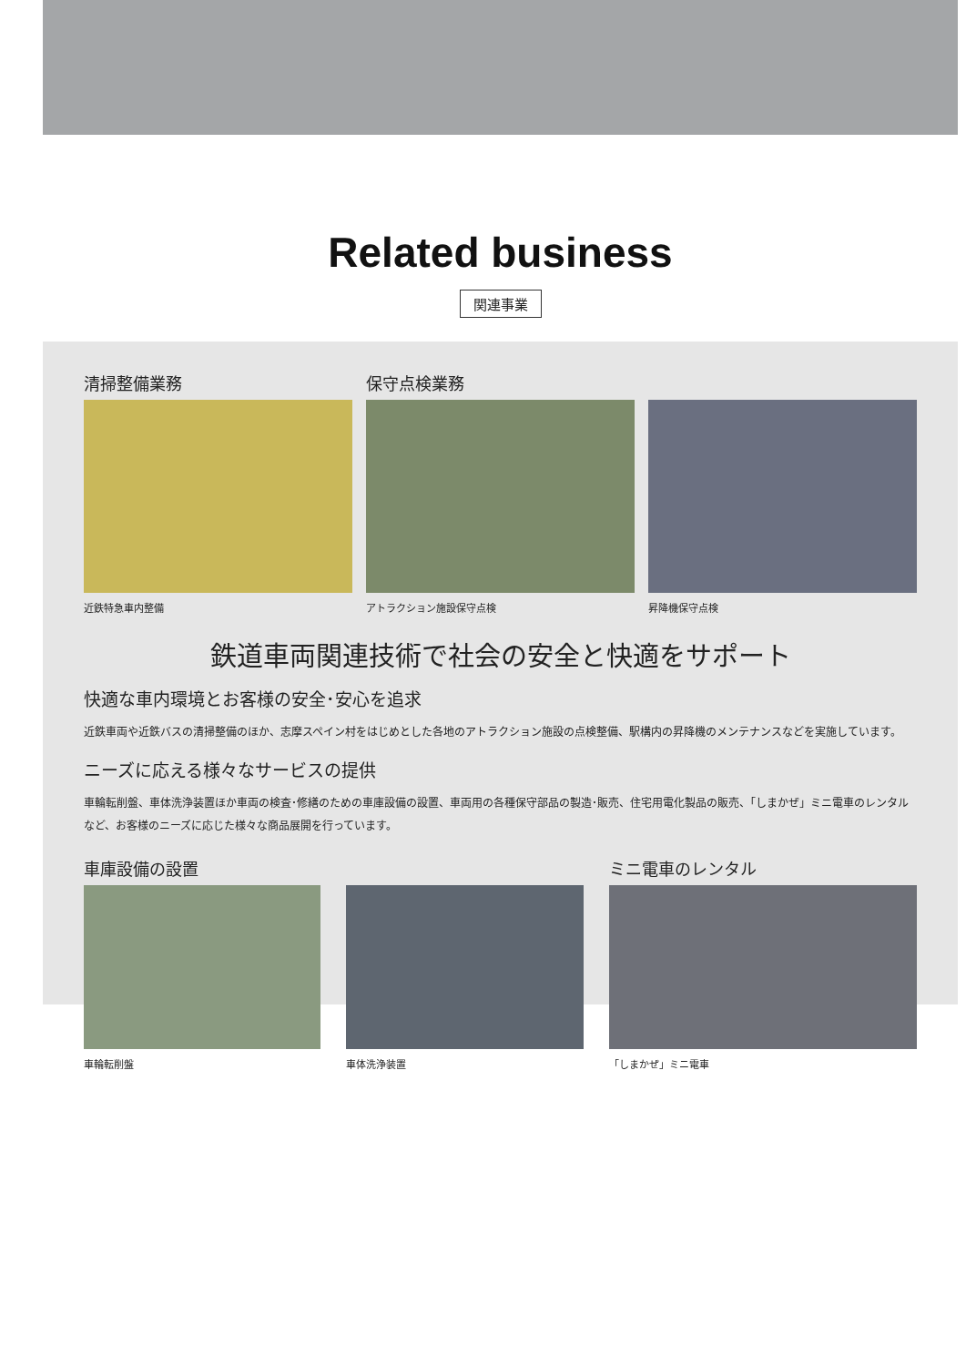Related business
関連事業
清掃整備業務
近鉄特急車内整備
保守点検業務
アトラクション施設保守点検
昇降機保守点検
鉄道車両関連技術で社会の安全と快適をサポート
快適な車内環境とお客様の安全･安心を追求
近鉄車両や近鉄バスの清掃整備のほか、志摩スペイン村をはじめとした各地のアトラクション施設の点検整備、駅構内の昇降機のメンテナンスなどを実施しています。
ニーズに応える様々なサービスの提供
車輪転削盤、車体洗浄装置ほか車両の検査･修繕のための車庫設備の設置、車両用の各種保守部品の製造･販売、住宅用電化製品の販売、「しまかぜ」ミニ電車のレンタルなど、お客様のニーズに応じた様々な商品展開を行っています。
車庫設備の設置
車輪転削盤
車体洗浄装置
ミニ電車のレンタル
「しまかぜ」ミニ電車